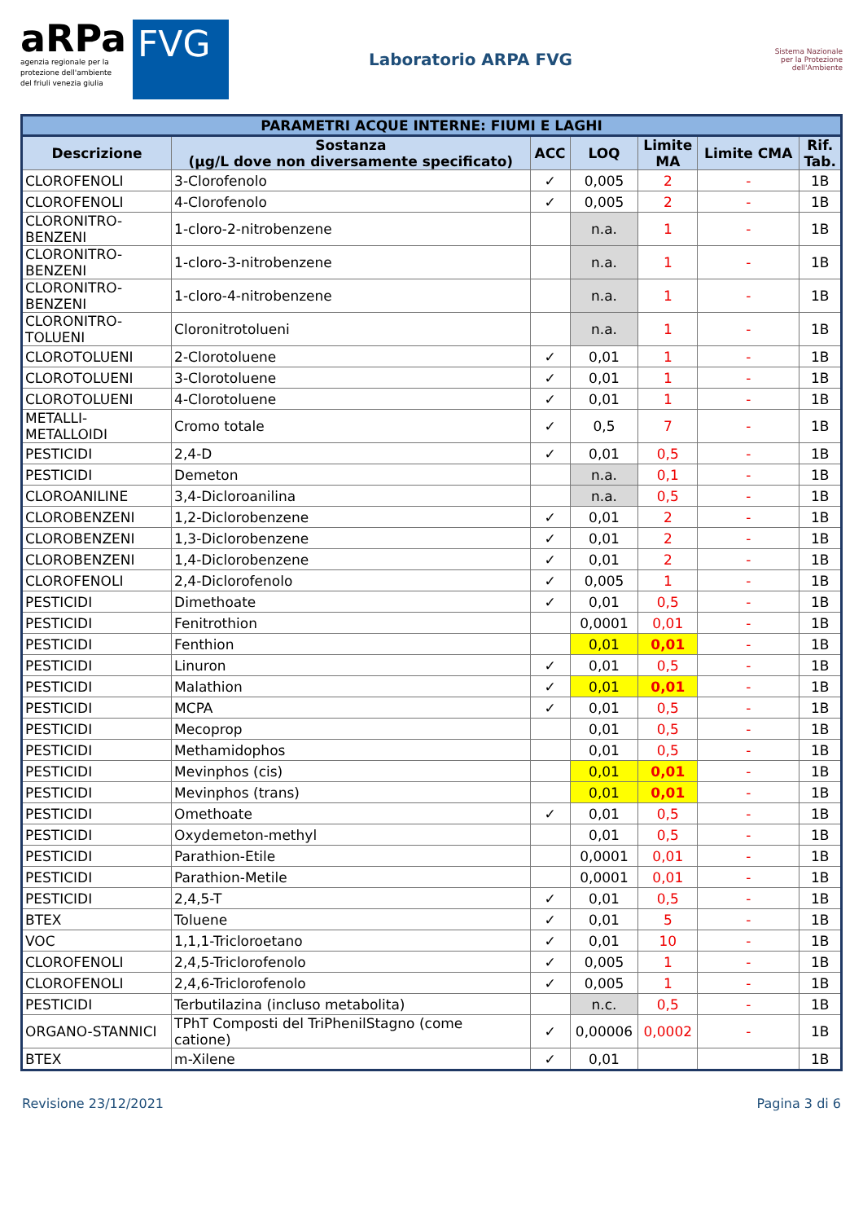aRPa
agenzia regionale per la
protezione dell'ambiente
del friuli venezia giulia
FVG
Laboratorio ARPA FVG
Sistema Nazionale
per la Protezione
dell'Ambiente
| PARAMETRI ACQUE INTERNE: FIUMI E LAGHI | | | | | | |
| --- | --- | --- | --- | --- | --- | --- |
| Descrizione | Sostanza (µg/L dove non diversamente specificato) | ACC | LOQ | Limite MA | Limite CMA | Rif. Tab. |
| CLOROFENOLI | 3-Clorofenolo | ✓ | 0,005 | 2 | - | 1B |
| CLOROFENOLI | 4-Clorofenolo | ✓ | 0,005 | 2 | - | 1B |
| CLORONITRO- BENZENI | 1-cloro-2-nitrobenzene | | n.a. | 1 | - | 1B |
| CLORONITRO- BENZENI | 1-cloro-3-nitrobenzene | | n.a. | 1 | - | 1B |
| CLORONITRO- BENZENI | 1-cloro-4-nitrobenzene | | n.a. | 1 | - | 1B |
| CLORONITRO- TOLUENI | Cloronitrotolueni | | n.a. | 1 | - | 1B |
| CLOROTOLUENI | 2-Clorotoluene | ✓ | 0,01 | 1 | - | 1B |
| CLOROTOLUENI | 3-Clorotoluene | ✓ | 0,01 | 1 | - | 1B |
| CLOROTOLUENI | 4-Clorotoluene | ✓ | 0,01 | 1 | - | 1B |
| METALLI- METALLOIDI | Cromo totale | ✓ | 0,5 | 7 | - | 1B |
| PESTICIDI | 2,4-D | ✓ | 0,01 | 0,5 | - | 1B |
| PESTICIDI | Demeton | | n.a. | 0,1 | - | 1B |
| CLOROANILINE | 3,4-Dicloroanilina | | n.a. | 0,5 | - | 1B |
| CLOROBENZENI | 1,2-Diclorobenzene | ✓ | 0,01 | 2 | - | 1B |
| CLOROBENZENI | 1,3-Diclorobenzene | ✓ | 0,01 | 2 | - | 1B |
| CLOROBENZENI | 1,4-Diclorobenzene | ✓ | 0,01 | 2 | - | 1B |
| CLOROFENOLI | 2,4-Diclorofenolo | ✓ | 0,005 | 1 | - | 1B |
| PESTICIDI | Dimethoate | ✓ | 0,01 | 0,5 | - | 1B |
| PESTICIDI | Fenitrothion | | 0,0001 | 0,01 | - | 1B |
| PESTICIDI | Fenthion | | 0,01 | 0,01 | - | 1B |
| PESTICIDI | Linuron | ✓ | 0,01 | 0,5 | - | 1B |
| PESTICIDI | Malathion | ✓ | 0,01 | 0,01 | - | 1B |
| PESTICIDI | MCPA | ✓ | 0,01 | 0,5 | - | 1B |
| PESTICIDI | Mecoprop | | 0,01 | 0,5 | - | 1B |
| PESTICIDI | Methamidophos | | 0,01 | 0,5 | - | 1B |
| PESTICIDI | Mevinphos (cis) | | 0,01 | 0,01 | - | 1B |
| PESTICIDI | Mevinphos (trans) | | 0,01 | 0,01 | - | 1B |
| PESTICIDI | Omethoate | ✓ | 0,01 | 0,5 | - | 1B |
| PESTICIDI | Oxydemeton-methyl | | 0,01 | 0,5 | - | 1B |
| PESTICIDI | Parathion-Etile | | 0,0001 | 0,01 | - | 1B |
| PESTICIDI | Parathion-Metile | | 0,0001 | 0,01 | - | 1B |
| PESTICIDI | 2,4,5-T | ✓ | 0,01 | 0,5 | - | 1B |
| BTEX | Toluene | ✓ | 0,01 | 5 | - | 1B |
| VOC | 1,1,1-Tricloroetano | ✓ | 0,01 | 10 | - | 1B |
| CLOROFENOLI | 2,4,5-Triclorofenolo | ✓ | 0,005 | 1 | - | 1B |
| CLOROFENOLI | 2,4,6-Triclorofenolo | ✓ | 0,005 | 1 | - | 1B |
| PESTICIDI | Terbutilazina (incluso metabolita) | | n.c. | 0,5 | - | 1B |
| ORGANO-STANNICI | TPhT Composti del TriPhenilStagno (come catione) | ✓ | 0,00006 | 0,0002 | - | 1B |
| BTEX | m-Xilene | ✓ | 0,01 | | | 1B |
Revisione 23/12/2021 Pagina 3 di 6